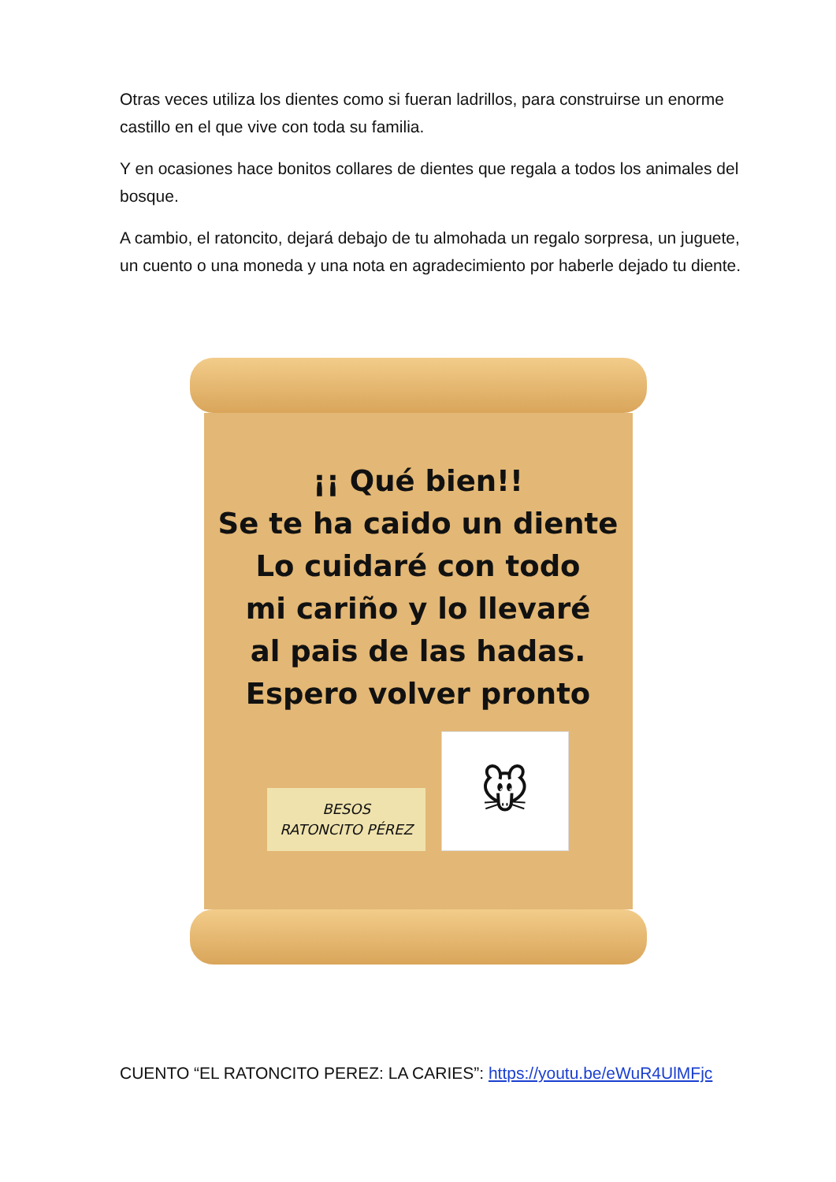Otras veces utiliza los dientes como si fueran ladrillos, para construirse un enorme castillo en el que vive con toda su familia.
Y en ocasiones hace bonitos collares de dientes que regala a todos los animales del bosque.
A cambio, el ratoncito, dejará debajo de tu almohada un regalo sorpresa, un juguete, un cuento o una moneda y una nota en agradecimiento por haberle dejado tu diente.
¡¡ Qué bien!!
Se te ha caido un diente
Lo cuidaré con todo
mi cariño y lo llevaré
al pais de las hadas.
Espero volver pronto
BESOS
RATONCITO PÉREZ
🐭
CUENTO “EL RATONCITO PEREZ: LA CARIES”: https://youtu.be/eWuR4UlMFjc